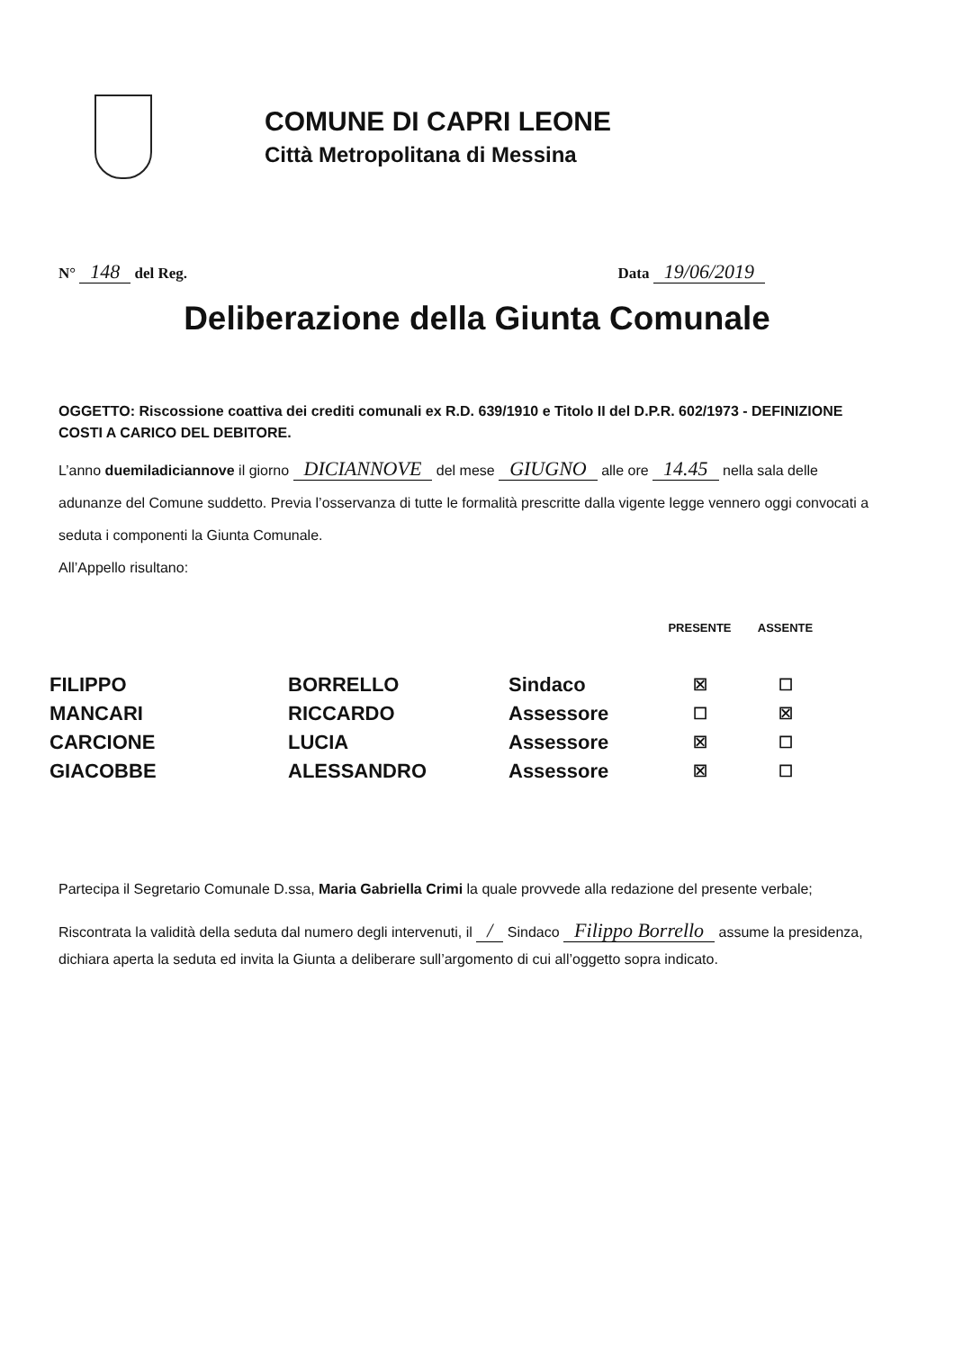COMUNE DI CAPRI LEONE
Città Metropolitana di Messina
N° 148 del Reg. Data 19/06/2019
Deliberazione della Giunta Comunale
OGGETTO: Riscossione coattiva dei crediti comunali ex R.D. 639/1910 e Titolo II del D.P.R. 602/1973 - DEFINIZIONE COSTI A CARICO DEL DEBITORE.
L’anno duemiladiciannove il giorno DICIANNOVE del mese GIUGNO alle ore 14.45 nella sala delle adunanze del Comune suddetto. Previa l’osservanza di tutte le formalità prescritte dalla vigente legge vennero oggi convocati a seduta i componenti la Giunta Comunale.
All’Appello risultano:
| | | | PRESENTE | ASSENTE |
| --- | --- | --- | --- | --- |
| FILIPPO | BORRELLO | Sindaco | ☒ | ☐ |
| MANCARI | RICCARDO | Assessore | ☐ | ☒ |
| CARCIONE | LUCIA | Assessore | ☒ | ☐ |
| GIACOBBE | ALESSANDRO | Assessore | ☒ | ☐ |
Partecipa il Segretario Comunale D.ssa, Maria Gabriella Crimi la quale provvede alla redazione del presente verbale;
Riscontrata la validità della seduta dal numero degli intervenuti, il / Sindaco Filippo Borrello assume la presidenza, dichiara aperta la seduta ed invita la Giunta a deliberare sull’argomento di cui all’oggetto sopra indicato.